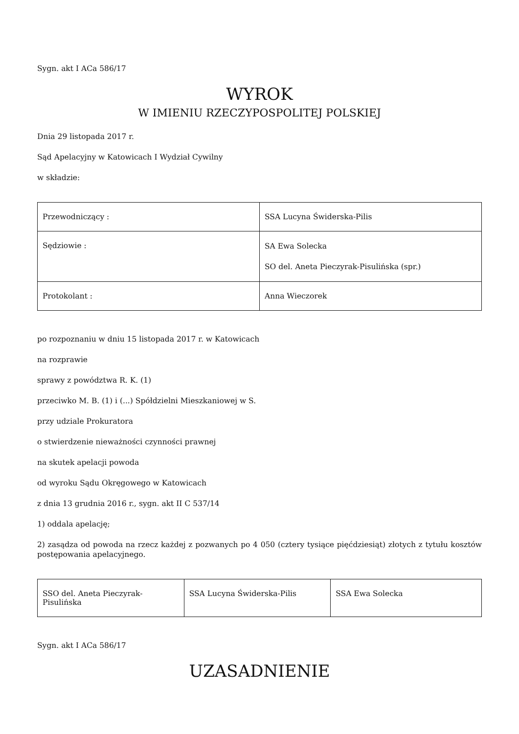Sygn. akt I ACa 586/17
WYROK
W IMIENIU RZECZYPOSPOLITEJ POLSKIEJ
Dnia 29 listopada 2017 r.
Sąd Apelacyjny w Katowicach I Wydział Cywilny
w składzie:
| Przewodniczący : | SSA Lucyna Świderska-Pilis |
| Sędziowie : | SA Ewa Solecka SO del. Aneta Pieczyrak-Pisulińska (spr.) |
| Protokolant : | Anna Wieczorek |
po rozpoznaniu w dniu 15 listopada 2017 r. w Katowicach
na rozprawie
sprawy z powództwa R. K. (1)
przeciwko M. B. (1) i (...) Spółdzielni Mieszkaniowej w S.
przy udziale Prokuratora
o stwierdzenie nieważności czynności prawnej
na skutek apelacji powoda
od wyroku Sądu Okręgowego w Katowicach
z dnia 13 grudnia 2016 r., sygn. akt II C 537/14
1) oddala apelację;
2) zasądza od powoda na rzecz każdej z pozwanych po 4 050 (cztery tysiące pięćdziesiąt) złotych z tytułu kosztów postępowania apelacyjnego.
| SSO del. Aneta Pieczyrak-Pisulińska | SSA Lucyna Świderska-Pilis | SSA Ewa Solecka |
Sygn. akt I ACa 586/17
UZASADNIENIE